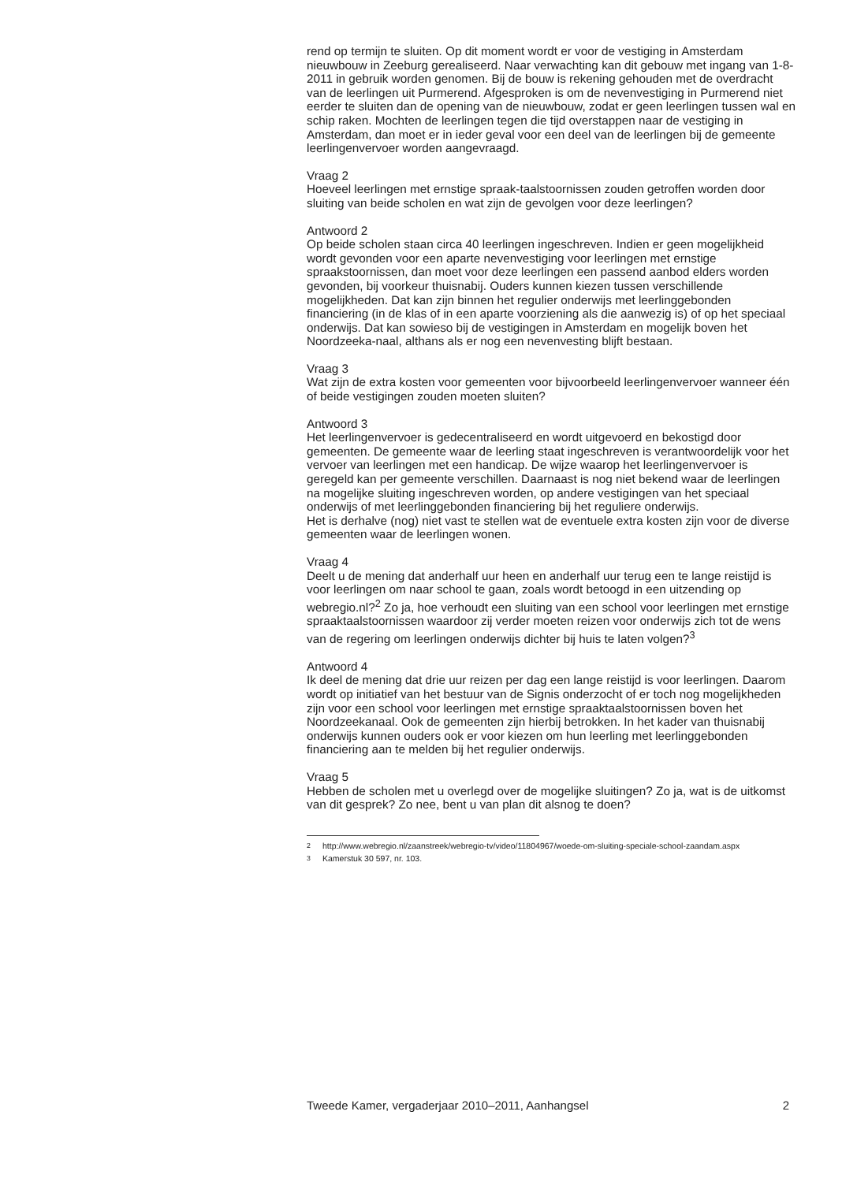rend op termijn te sluiten. Op dit moment wordt er voor de vestiging in Amsterdam nieuwbouw in Zeeburg gerealiseerd. Naar verwachting kan dit gebouw met ingang van 1-8-2011 in gebruik worden genomen. Bij de bouw is rekening gehouden met de overdracht van de leerlingen uit Purmerend. Afgesproken is om de nevenvestiging in Purmerend niet eerder te sluiten dan de opening van de nieuwbouw, zodat er geen leerlingen tussen wal en schip raken. Mochten de leerlingen tegen die tijd overstappen naar de vestiging in Amsterdam, dan moet er in ieder geval voor een deel van de leerlingen bij de gemeente leerlingenvervoer worden aangevraagd.
Vraag 2
Hoeveel leerlingen met ernstige spraak-taalstoornissen zouden getroffen worden door sluiting van beide scholen en wat zijn de gevolgen voor deze leerlingen?
Antwoord 2
Op beide scholen staan circa 40 leerlingen ingeschreven. Indien er geen mogelijkheid wordt gevonden voor een aparte nevenvestiging voor leerlingen met ernstige spraakstoornissen, dan moet voor deze leerlingen een passend aanbod elders worden gevonden, bij voorkeur thuisnabij. Ouders kunnen kiezen tussen verschillende mogelijkheden. Dat kan zijn binnen het regulier onderwijs met leerlinggebonden financiering (in de klas of in een aparte voorziening als die aanwezig is) of op het speciaal onderwijs. Dat kan sowieso bij de vestigingen in Amsterdam en mogelijk boven het Noordzeeka-naal, althans als er nog een nevenvesting blijft bestaan.
Vraag 3
Wat zijn de extra kosten voor gemeenten voor bijvoorbeeld leerlingenvervoer wanneer één of beide vestigingen zouden moeten sluiten?
Antwoord 3
Het leerlingenvervoer is gedecentraliseerd en wordt uitgevoerd en bekostigd door gemeenten. De gemeente waar de leerling staat ingeschreven is verantwoordelijk voor het vervoer van leerlingen met een handicap. De wijze waarop het leerlingenvervoer is geregeld kan per gemeente verschillen. Daarnaast is nog niet bekend waar de leerlingen na mogelijke sluiting ingeschreven worden, op andere vestigingen van het speciaal onderwijs of met leerlinggebonden financiering bij het reguliere onderwijs.
Het is derhalve (nog) niet vast te stellen wat de eventuele extra kosten zijn voor de diverse gemeenten waar de leerlingen wonen.
Vraag 4
Deelt u de mening dat anderhalf uur heen en anderhalf uur terug een te lange reistijd is voor leerlingen om naar school te gaan, zoals wordt betoogd in een uitzending op webregio.nl?<sup>2</sup> Zo ja, hoe verhoudt een sluiting van een school voor leerlingen met ernstige spraaktaalstoornissen waardoor zij verder moeten reizen voor onderwijs zich tot de wens van de regering om leerlingen onderwijs dichter bij huis te laten volgen?<sup>3</sup>
Antwoord 4
Ik deel de mening dat drie uur reizen per dag een lange reistijd is voor leerlingen. Daarom wordt op initiatief van het bestuur van de Signis onderzocht of er toch nog mogelijkheden zijn voor een school voor leerlingen met ernstige spraaktaalstoornissen boven het Noordzeekanaal. Ook de gemeenten zijn hierbij betrokken. In het kader van thuisnabij onderwijs kunnen ouders ook er voor kiezen om hun leerling met leerlinggebonden financiering aan te melden bij het regulier onderwijs.
Vraag 5
Hebben de scholen met u overlegd over de mogelijke sluitingen? Zo ja, wat is de uitkomst van dit gesprek? Zo nee, bent u van plan dit alsnog te doen?
<sup>2</sup> http://www.webregio.nl/zaanstreek/webregio-tv/video/11804967/woede-om-sluiting-speciale-school-zaandam.aspx
<sup>3</sup> Kamerstuk 30 597, nr. 103.
Tweede Kamer, vergaderjaar 2010–2011, Aanhangsel 2